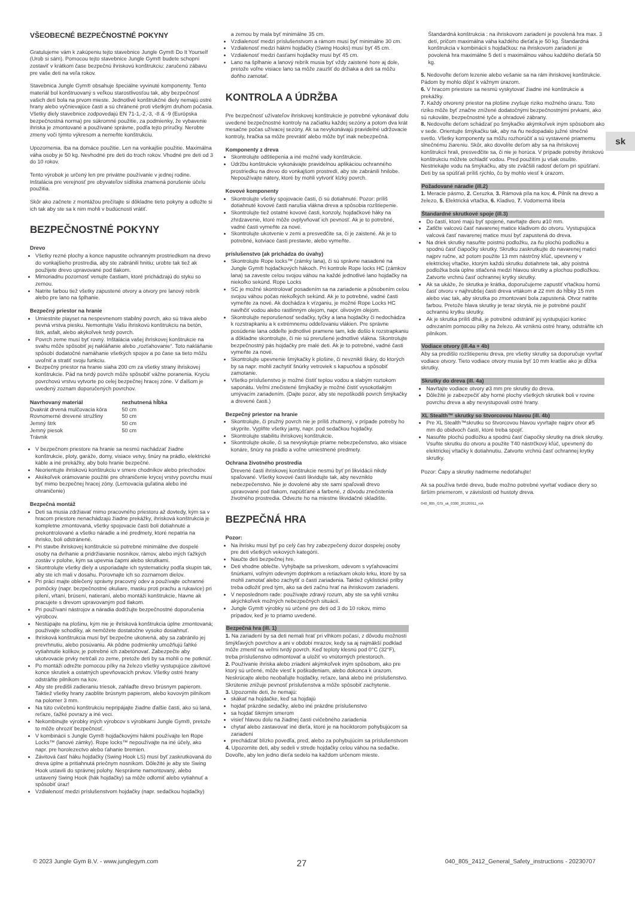VŠEOBECNÉ BEZPEČNOSTNÉ POKYNY
Gratulujeme vám k zakúpeniu tejto stavebnice Jungle Gym® Do It Yourself (Urob si sám). Pomocou tejto stavebnice Jungle Gym® budete schopní zostaviť v krátkom čase bezpečnú ihriskovú konštrukciu: zaručenú zábavu pre vaše deti na veľa rokov.
Stavebnica Jungle Gym® obsahuje špeciálne vyvinuté komponenty. Tento materiál bol konštruovaný s veľkou starostlivosťou tak, aby bezpečnosť vašich detí bola na prvom mieste. Jednotlivé konštrukčné diely nemajú ostré hrany alebo vyčnievajúce časti a sú chránené proti všetkým druhom počasia. Všetky diely stavebnice zodpovedajú EN 71-1,-2,-3, -8 & -9 (Európska bezpečnostná norma) pre súkromné použitie, za podmienky, že vybavenie ihriska je zmontované a používané správne, podľa tejto príručky. Nerobte zmeny voči týmto výkresom a nemeňte konštrukciu.
Upozornenia. Iba na domáce použitie. Len na vonkajšie použitie. Maximálna váha osoby je 50 kg. Nevhodné pre deti do troch rokov. Vhodné pre deti od 3 do 10 rokov.
Tento výrobok je určený len pre privátne používanie v jednej rodine. Inštalácia pre verejnosť pre obyvateľov sídliska znamená porušenie účelu použitia.
Skôr ako začnete z montážou prečítajte si dôkladne tieto pokyny a odložte si ich tak aby ste sa k nim mohli v budúcnosti vrátiť.
BEZPEČNOSTNÉ POKYNY
Drevo
Všetky rezné plochy a konce napustite ochranným prostriedkom na drevo do vonkajšieho prostredia, aby ste zabránili hnitiu; urobte tak tiež ak použijete drevo upravované pod tlakom.
Mimoriadnu pozornosť venujte častiam, ktoré prichádzajú do styku so zemou.
Natrite farbou tiež všetky zapustené otvory a otvory pre lanový rebrík alebo pre lano na šplhanie.
Bezpečný priestor na hranie
Umiestnite playset na nespevnenom stabilný povrch, ako sú tráva alebo pevná vrstva piesku. Nemontujte Vašu ihriskovú konštrukciu na betón, štrk, asfalt, alebo akýkoľvek tvrdý povrch.
Povrch zeme musí byť rovný. Inštalácia vašej ihriskovej konštrukcie na svahu môže spôsobiť jej nakláňanie alebo „rozťahovanie“. Toto nakláňanie spôsobí dodatočné namáhanie všetkých spojov a po čase sa tieto môžu uvoľniť a stratiť svoju funkciu.
Bezpečný priestor na hranie siaha 200 cm za všetky strany ihriskovej konštrukcie. Pád na tvrdý povrch môže spôsobiť vážne poranenia. Kryciu povrchovú vrstvu vytvorte po celej bezpečnej hracej zóne. V ďalšom je uvedený zoznam doporučených povrchov.
| Navrhovaný materiál | nezhutnená hĺbka |
| --- | --- |
| Dvakrát drvená mulčovacia kôra | 50 cm |
| Rovnomerné drevené stružliny | 50 cm |
| Jemný štrk | 50 cm |
| Jemný piesok | 50 cm |
| Trávnik | |
V bezpečnom priestore na hranie sa nesmú nachádzať žiadne konštrukcie, ploty, garáže, domy, visiace vetvy, šnúry na prádlo, elektrické káble a iné prekážky, aby bolo hranie bezpečné.
Neorientujte ihriskovú konštrukciu v smere chodníkov alebo priechodov.
Akékoľvek orámovanie použité pre ohraničenie krycej vrstvy povrchu musí byť mimo bezpečnej hracej zóny. (Lemovacia guľatina alebo iné ohraničenie)
Bezpečná montáž
Deti sa musia zdržiavať mimo pracovného priestoru až dovtedy, kým sa v hracom priestore nenachádzajú žiadne prekážky, ihrisková konštrukcia je kompletne zmontovaná, všetky spojovacie časti boli dotiahnuté a prekontrolované a všetko náradie a iné predmety, ktoré nepatria na ihrisko, boli odstránené.
Pri stavbe ihriskovej konštrukcie sú potrebné minimálne dve dospelé osoby na dvíhanie a pridržiavanie nosníkov, rámov, alebo iných ťažkých zostáv v polohe, kým sa upevnia čapmi alebo skrutkami.
Skontrolujte všetky diely a usporiadajte ich systematicky podľa skupín tak, aby ste ich mali v dosahu. Porovnajte ich so zoznamom dielov.
Pri práci majte oblečený správny pracovný odev a používajte ochranné pomôcky (napr. bezpečnostné okuliare, masku proti prachu a rukavice) pri pílení, vŕtaní, brúsení, natieraní, alebo montáži konštrukcie, hlavne ak pracujete s drevom upravovaným pod tlakom.
Pri používaní nástrojov a náradia dodržujte bezpečnostné doporučenia výrobcov.
Nestúpajte na plošinu, kým nie je ihrisková konštrukcia úplne zmontovaná; používajte schodíky, ak nemôžete dostatočne vysoko dosiahnuť.
Ihrisková konštrukcia musí byť bezpečne ukotvená, aby sa zabránilo jej prevrhnutiu, alebo posúvaniu. Ak pôdne podmienky umožňujú ľahké vytiahnutie kolíkov, je potrebné ich zabetónovať. Zabezpečte aby ukotvovacie prvky netrčali zo zeme, pretože deti by sa mohli o ne potknúť.
Po montáži odrežte pomocou pílky na železo všetky vystupujúce závitové konce skrutiek a ostatných upevňovacích prvkov. Všetky ostré hrany odstráňte pilníkom na kov.
Aby ste predišli zadieraniu triesok, zahlaďte drevo brúsnym papierom. Taktiež všetky hrany zaoblite brúsnym papierom, alebo kovovým pilníkom na polomer 3 mm.
Na túto cvičebnú konštrukciu nepripájajte žiadne ďalšie časti, ako sú laná, reťaze, ťažké povrazy a iné veci.
Nekombinujte výrobky iných výrobcov s výrobkami Jungle Gym®, pretože to môže ohroziť bezpečnosť.
V kombinácii s Jungle Gym® hojdačkovými hákmi používajte len Rope Locks™ (lanové zámky). Rope locks™ nepoužívajte na iné účely, ako napr. pre horolezectvo alebo ťahanie bremien.
Závitová časť háku hojdačky (Swing Hook LS) musí byť zaskrutkovaná do dreva úplne a pritiahnutá priečnym nosníkom. Dôležité je aby ste Swing Hook ustavili do správnej polohy. Nesprávne namontovaný, alebo ustavený Swing Hook (hák hojdačky) sa môže odlomiť alebo vytiahnuť a spôsobiť úraz!
Vzdialenosť medzi príslušenstvom hojdačky (napr. sedačkou hojdačky)
a zemou by mala byť minimálne 35 cm.
Vzdialenosť medzi príslušenstvom a rámom musí byť minimálne 30 cm.
Vzdialenosť medzi hákmi hojdačky (Swing Hooks) musí byť 45 cm.
Vzdialenosť medzi časťami hojdačky musí byť 45 cm.
Lano na šplhanie a lanový rebrík musia byť vždy zaistené hore aj dole, pretože voľne visiace lano sa môže zauzliť do držiaka a deti sa môžu doňho zamotať.
KONTROLA A ÚDRŽBA
Pre bezpečnosť užívateľov ihriskovej konštrukcie je potrebné vykonávať dolu uvedené bezpečnostné kontroly na začiatku každej sezóny a potom dva krát mesačne počas užívacej sezóny. Ak sa nevykonávajú pravidelné udržovacie kontroly, hračka sa môže prevrátiť alebo môže byť inak nebezpečná.
Komponenty z dreva
Skontrolujte odštiepenia a iné možné vady konštrukcie.
Údržbu konštrukcie vykonávajte pravidelnou aplikáciou ochranného prostriedku na drevo do vonkajšom prostredí, aby ste zabránili hnilobe. Nepoužívajte nátery, ktoré by mohli vytvoriť klzký povrch.
Kovové komponenty
Skontrolujte všetky spojovacie časti, či sú dotiahnuté. Pozor: príliš dotiahnuté kovové časti narušia vlákna dreva a spôsobia rozštiepenie.
Skontrolujte tiež ostatné kovové časti, konzoly, hojdačkové háky na zhrdzavenie, ktoré môže ovplyvňovať ich pevnosť. Ak je to potrebné, vadné časti vymeňte za nové.
Skontrolujte ukotvenie v zemi a presvedčite sa, či je zaistené. Ak je to potrebné, kotviace časti prestavte, alebo vymeňte.
príslušenstvo (ak prichádza do úvahy)
Skontrolujte Rope locks™ (zámky lana), či sú správne nasadené na Jungle Gym® hojdačkových hákoch. Pri kontrole Rope locks HC (zámkov lana) sa zaveste celou svojou váhou na každé jednotlivé lano hojdačky na niekoľko sekúnd. Rope Locks
SC je možné skontrolovať posadením sa na zariadenie a pôsobením celou svojou váhou počas niekoľkých sekúnd. Ak je to potrebné, vadné časti vymeňte za nové. Ak dochádza k vŕzganiu, je možné Rope Locks HC navlhčiť vodou alebo rastlinným olejom, napr. olivovým olejom.
Skontrolujte neporušenosť sedačky, tyčky a lana hojdačky či nedochádza k rozstrapkaniu a k extrémnemu oddeľovaniu vlákien. Pre správne posúdenie lana oddeľte jednotlivé pramene tam, kde došlo k rozstrapkaniu a dôkladne skontrolujte, či nie sú prerušené jednotlivé vlákna. Skontrolujte bezpečnostný pás hojdačky pre malé deti. Ak je to potrebné, vadné časti vymeňte za nové.
Skontrolujte upevnenie šmýkačky k plošine, či nevznikli škáry, do ktorých by sa napr. mohli zachytiť šnúrky vetroviek s kapucňou a spôsobiť zamotanie.
Všetko príslušenstvo je možné čistiť teplou vodou a slabým roztokom saponátu. Veľmi znečistené šmýkačky je možné čistiť vysokotlakým umývacím zariadením. (Dajte pozor, aby ste nepoškodili povrch šmýkačky a drevené časti.)
Bezpečný priestor na hranie
Skontrolujte, či pružný povrch nie je príliš zhutnený, v prípade potreby ho skyprite. Vyplňte všetky jamy, napr. pod sedačkou hojdačky.
Skontrolujte stabilitu ihriskovej konštrukcie.
Skontrolujte okolie, či sa nevyskytuje priame nebezpečenstvo, ako visiace konáre, šnúry na prádlo a voľne umiestnené predmety.
Ochrana životného prostredia
Drevené časti ihriskovej konštrukcie nesmú byť pri likvidácii nikdy spaľované. Všetky kovové časti likvidujte tak, aby nevzniklo nebezpečenstvo. Nie je dovolené aby ste sami spaľovali drevo upravované pod tlakom, napúšťané a farbené, z dôvodu znečistenia životného prostredia. Odvezte ho na miestne likvidačné skladište.
BEZPEČNÁ HRA
Pozor:
Na ihrisku musí byť po celý čas hry zabezpečený dozor dospelej osoby pre deti všetkých vekových kategórií.
Naučte deti bezpečnej hre.
Deti vhodne oblečte. Vyhýbajte sa príveskom, odevom s vyťahovacími šnúrkami, voľným odevným doplnkom a retiazkam okolo krku, ktoré by sa mohli zamotať alebo zachytiť o časti zariadenia. Taktiež cyklistické prilby treba odložiť pred tým, ako sa deti začnú hrať na ihriskovom zariadení.
V neposlednom rade: používajte zdravý rozum, aby ste sa vyhli vzniku akýchkoľvek možných nebezpečných situácií.
Jungle Gym® výrobky sú určené pre deti od 3 do 10 rokov, mimo prípadov, keď je to priamo uvedené.
Bezpečná hra (ill. 1)
1. Na zariadení by sa deti nemali hrať pri vlhkom počasí, z dôvodu možnosti šmýkľavých povrchov a ani v období mrazov, kedy sa aj najmäkší podklad môže zmeniť na veľmi tvrdý povrch. Keď teploty klesnú pod 0°C (32°F), treba príslušenstvo odmontovať a uložiť vo vnútorných priestoroch.
2. Používanie ihriska alebo zriadení akýmkoľvek iným spôsobom, ako pre ktorý sú určené, môže viesť k poškodeniam, alebo dokonca k úrazom. Neskrúcajte alebo neobaľujte hojdačky, reťaze, laná alebo iné príslušenstvo. Skrútenie znižuje pevnosť príslušenstva a môže spôsobiť zachytenie.
3. Upozornite deti, že nemajú:
skákať na hojdačke, keď sa hojdajú
hojdať prázdne sedačky, alebo iné prázdne príslušenstvo
sa hojdať šikmým smerom
visieť hlavou dolu na žiadnej časti cvičebného zariadenia
chytať alebo zastavovať iné dieťa, ktoré je na hociktorom pohybujúcom sa zariadení
prechádzať blízko povedľa, pred, alebo za pohybujúcim sa príslušenstvom
4. Upozornite deti, aby sedeli v strede hojdačky celou váhou na sedačke. Dovoľte, aby len jedno dieťa sedelo na každom určenom mieste.
Štandardná konštrukcia : na ihriskovom zariadení je povolená hra max. 3 detí, pričom maximálna váha každého dieťaťa je 50 kg. Štandardná konštrukcia v kombinácii s hojdačkou: na ihriskovom zariadení je povolená hra maximálne 5 detí s maximálnou váhou každého dieťaťa 50 kg.
5. Nedovoľte deťom lezenie alebo vešanie sa na rám ihriskovej konštrukcie. Pádom by mohlo dôjsť k vážnym úrazom.
6. V hracom priestore sa nesmú vyskytovať žiadne iné konštrukcie a prekážky.
7. Každý otvorený priestor na plošine zvyšuje riziko možného úrazu. Toto riziko môže byť značne znížené dodatočnými bezpečnostnými prvkami, ako sú rukoväte, bezpečnostné tyče a ohradové zábrany.
8. Nedovoľte deťom schádzať po šmýkačke akýmkoľvek iným spôsobom ako v sede. Orientujte šmýkačku tak, aby na ňu nedopadalo južné slnečné svetlo. Všetky komponenty sa môžu rozhorúčiť a sú vystavené priamemu slnečnému žiareniu. Skôr, ako dovolíte deťom aby sa na ihriskovej konštrukcii hrali, presvedčite sa, či nie je horúca. V prípade potreby ihriskovú konštrukciu môžete ochladiť vodou. Pred použitím ju však osušte. Nestriekajte vodu na šmýkačku, aby ste zväčšili radosť deťom pri spúšťaní. Deti by sa spúšťali príliš rýchlo, čo by mohlo viesť k úrazom.
Požadované náradie (ill.2)
1. Meracie pásmo, 2. Ceruzka, 3. Rámová píla na kov, 4. Pilník na drevo a železo, 5. Elektrická vŕtačka, 6. Kladivo, 7. Vodomerná libela
Štandardné skrutkové spoje (ill.3)
Do častí, ktoré majú byť spojené, navŕtajte dieru ø10 mm.
Zatlčte valcovú časť navarenej matice kladivom do otvoru. Vystupujúca valcová časť navarenej matice musí byť zapustená do dreva.
Na driek skrutky nasuňte poistnú podložku, za ňu plochú podložku a spodnú časť čiapočky skrutky. Skrutku zaskrutkujte do navarenej matici najprv ručne, až potom použite 13 mm nástrčný kľúč, upevnený v elektrickej vŕtačke, ktorým každú skrutku dotiahnete tak, aby poistná podložka bola úplne stlačená medzi hlavou skrutky a plochou podložkou. Zatvorte vrchnú časť ochrannej krytky skrutky.
Ak sa ukáže, že skrutka je krátka, doporučujeme zapustiť vŕtačkou hornú časť otvoru v najhrubšej časti dreva vrtákom ø 22 mm do hĺbky 15 mm alebo viac tak, aby skrutka po zmontovaní bola zapustená. Otvor natrite farbou. Pretože hlava skrutky je teraz skrytá, nie je potrebné použiť ochrannú krytku skrutky.
Ak je skrutka príliš dlhá, je potrebné odstrániť jej vystupujúci koniec odrezaním pomocou pílky na železo. Ak vzniknú ostré hrany, odstráňte ich pilníkom.
Vodiace otvory (ill.4a + 4b)
Aby sa predišlo rozštiepeniu dreva, pre všetky skrutky sa doporučuje vyvŕtať vodiace otvory. Tieto vodiace otvory musia byť 10 mm kratšie ako je dĺžka skrutky.
Skrutky do dreva (ill. 4a)
Navŕtajte vodiace otvory ø3 mm pre skrutky do dreva.
Dôležité je zabezpečiť aby horné plochy všetkých skrutiek boli v rovine povrchu dreva a aby nevystupovali ostré hrany.
XL Stealth™ skrutky so štvorcovou hlavou (ill. 4b)
Pre XL Stealth™skrutku so štvorcovou hlavou vyvŕtajte najprv otvor ø5 mm do obidvoch častí, ktoré treba spojiť.
Nasuňte plochú podložku a spodnú časť čiapočky skrutky na driek skrutky. Vsuňte skrutku do otvoru a použite T40 nástrčkový kľúč, upevnený do elektrickej vŕtačky k dotiahnutiu. Zatvorte vrchnú časť ochrannej krytky skrutky.
Pozor: Čapy a skrutky nadmerne nedoťahujte!
Ak sa používa tvrdé drevo, bude možno potrebné vyvŕtať vodiace diery so širším priemerom, v závislosti od hustoty dreva.
040_805_GSI_sk_0300_20120911_nlA
sk
© 2023 Jungle Gym B.V. - www.junglegym.com 27 040_805_2412_General_Safety_instructions - 20230707